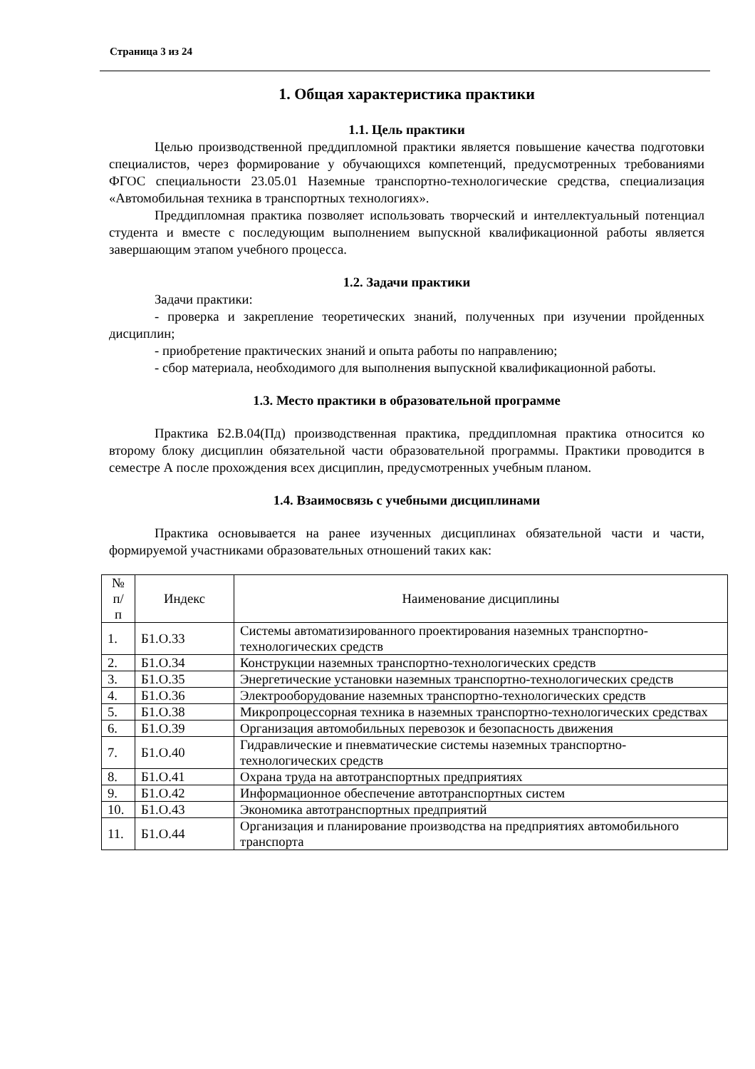Страница 3 из 24
1. Общая характеристика практики
1.1. Цель практики
Целью производственной преддипломной практики является повышение качества подготовки специалистов, через формирование у обучающихся компетенций, предусмотренных требованиями ФГОС специальности 23.05.01 Наземные транспортно-технологические средства, специализация «Автомобильная техника в транспортных технологиях».
Преддипломная практика позволяет использовать творческий и интеллектуальный потенциал студента и вместе с последующим выполнением выпускной квалификационной работы является завершающим этапом учебного процесса.
1.2. Задачи практики
Задачи практики:
- проверка и закрепление теоретических знаний, полученных при изучении пройденных дисциплин;
- приобретение практических знаний и опыта работы по направлению;
- сбор материала, необходимого для выполнения выпускной квалификационной работы.
1.3. Место практики в образовательной программе
Практика Б2.В.04(Пд) производственная практика, преддипломная практика относится ко второму блоку дисциплин обязательной части образовательной программы. Практики проводится в семестре А после прохождения всех дисциплин, предусмотренных учебным планом.
1.4. Взаимосвязь с учебными дисциплинами
Практика основывается на ранее изученных дисциплинах обязательной части и части, формируемой участниками образовательных отношений таких как:
| № п/ п | Индекс | Наименование дисциплины |
| --- | --- | --- |
| 1. | Б1.О.33 | Системы автоматизированного проектирования наземных транспортно-технологических средств |
| 2. | Б1.О.34 | Конструкции наземных транспортно-технологических средств |
| 3. | Б1.О.35 | Энергетические установки наземных транспортно-технологических средств |
| 4. | Б1.О.36 | Электрооборудование наземных транспортно-технологических средств |
| 5. | Б1.О.38 | Микропроцессорная техника в наземных транспортно-технологических средствах |
| 6. | Б1.О.39 | Организация автомобильных перевозок и безопасность движения |
| 7. | Б1.О.40 | Гидравлические и пневматические системы наземных транспортно-технологических средств |
| 8. | Б1.О.41 | Охрана труда на автотранспортных предприятиях |
| 9. | Б1.О.42 | Информационное обеспечение автотранспортных систем |
| 10. | Б1.О.43 | Экономика автотранспортных предприятий |
| 11. | Б1.О.44 | Организация и планирование производства на предприятиях автомобильного транспорта |